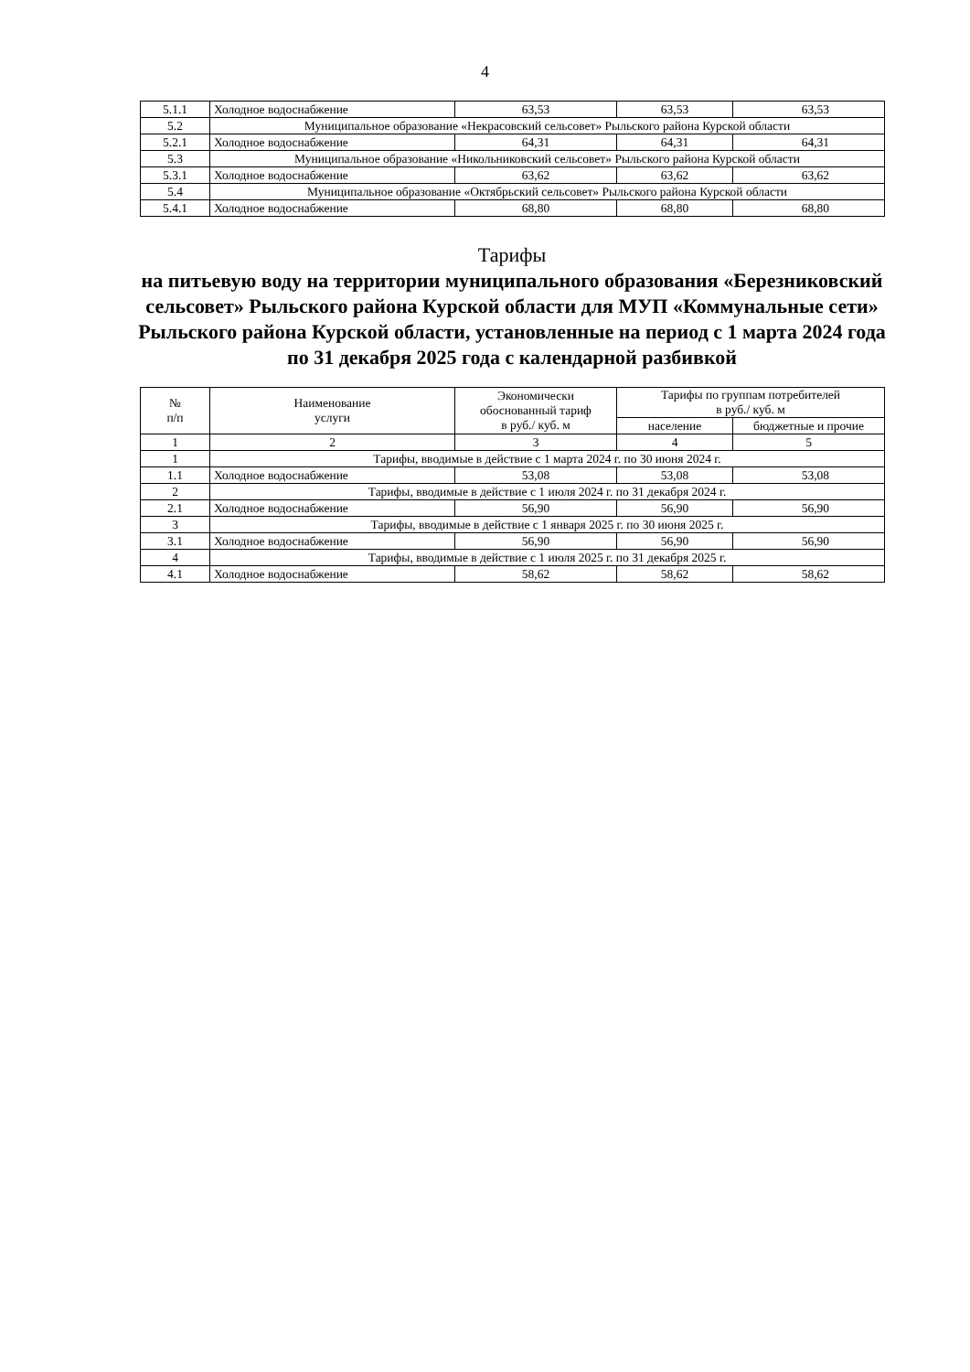4
| 5.1.1 | Холодное водоснабжение | 63,53 | 63,53 | 63,53 |
| 5.2 | Муниципальное образование «Некрасовский сельсовет» Рыльского района Курской области | | | |
| 5.2.1 | Холодное водоснабжение | 64,31 | 64,31 | 64,31 |
| 5.3 | Муниципальное образование «Никольниковский сельсовет» Рыльского района Курской области | | | |
| 5.3.1 | Холодное водоснабжение | 63,62 | 63,62 | 63,62 |
| 5.4 | Муниципальное образование «Октябрьский сельсовет» Рыльского района Курской области | | | |
| 5.4.1 | Холодное водоснабжение | 68,80 | 68,80 | 68,80 |
Тарифы
на питьевую воду на территории муниципального образования «Березниковский сельсовет» Рыльского района Курской области для МУП «Коммунальные сети» Рыльского района Курской области, установленные на период с 1 марта 2024 года по 31 декабря 2025 года с календарной разбивкой
| № п/п | Наименование услуги | Экономически обоснованный тариф в руб./ куб. м | Тарифы по группам потребителей в руб./ куб. м | |
| --- | --- | --- | --- | --- |
| | | | население | бюджетные и прочие |
| 1 | 2 | 3 | 4 | 5 |
| 1 | Тарифы, вводимые в действие с 1 марта 2024 г. по 30 июня 2024 г. | | | |
| 1.1 | Холодное водоснабжение | 53,08 | 53,08 | 53,08 |
| 2 | Тарифы, вводимые в действие с 1 июля 2024 г. по 31 декабря 2024 г. | | | |
| 2.1 | Холодное водоснабжение | 56,90 | 56,90 | 56,90 |
| 3 | Тарифы, вводимые в действие с 1 января 2025 г. по 30 июня 2025 г. | | | |
| 3.1 | Холодное водоснабжение | 56,90 | 56,90 | 56,90 |
| 4 | Тарифы, вводимые в действие с 1 июля 2025 г. по 31 декабря 2025 г. | | | |
| 4.1 | Холодное водоснабжение | 58,62 | 58,62 | 58,62 |